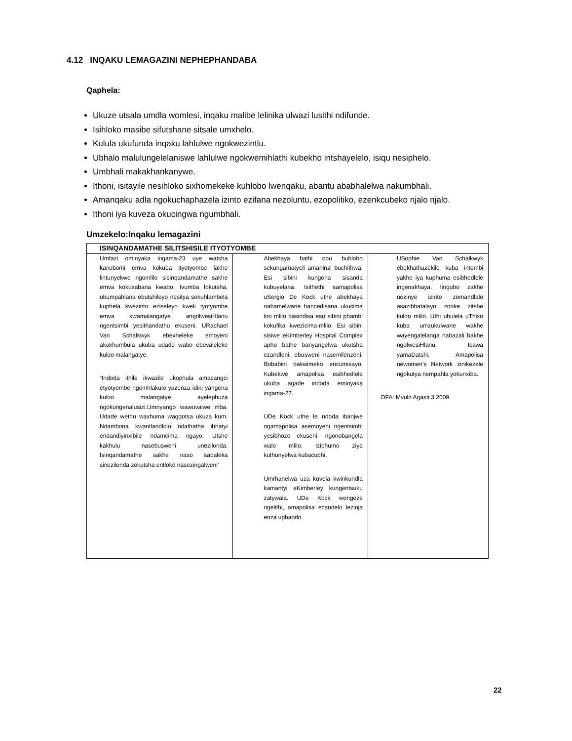4.12 INQAKU LEMAGAZINI NEPHEPHANDABA
Qaphela:
Ukuze utsala umdla womlesi, inqaku malibe lelinika ulwazi lusithi ndifunde.
Isihloko masibe sifutshane sitsale umxhelo.
Kulula ukufunda inqaku lahlulwe ngokwezintlu.
Ubhalo malulungelelaniswe lahlulwe ngokwemihlathi kubekho intshayelelo, isiqu nesiphelo.
Umbhali makakhankanywe.
Ithoni, isitayile nesihloko sixhomekeke kuhlobo lwenqaku, abantu ababhalelwa nakumbhali.
Amanqaku adla ngokuchaphazela izinto ezifana nezoluntu, ezopolitiko, ezenkcubeko njalo njalo.
Ithoni iya kuveza okucingwa ngumbhali.
Umzekelo:Inqaku lemagazini
| ISINQANDAMATHE SILITSHISILE ITYOTYOMBE | | |
| --- | --- | --- |
| Umfazi ominyaka ingama-23 uye watsha kanobomi emva kokuba ityotyombe lakhe lintunyekwe ngomlilo sisinqandamathe sakhe emva kokuxabana kwabo. Ivumba lokutsha, ubumpahlana obutshileyo nesitya sokuhlambela kuphela kwezinto eziseleyo kweli tyotyombe emva kwamalangatye angolwesiHlanu ngentsimbi yesithandathu ekuseni. URachael Van Schalkwyk ebexheleke emoyeni akukhumbula ukuba udade wabo ebevaleleke kuloo malangatye. “Indoda ithile ikwazile ukophula amacangci etyotyombe ngomhlakulo yazenza idini yangena kuloo malangatye ayelephuza ngokungenalusizi.Umnyango wawuvalwe mba. Udade wethu waxhuma wagqotsa ukuza kum. Ndambona kwantlandlolo ndathatha ibhatyi endandiyinxibile ndamcima ngayo. Utshe kakhulu nasebusweni unezilonda. Isinqandamathe sakhe naso sabaleka sinezilonda zokutsha entloko nasezingalweni” | Abekhaya bathi obu buhlobo sekungamatyeli amaninzi buchithwa. Esi sibini kungona sisanda kubuyelana. Isithethi samapolisa uSergio De Kock uthe abekhaya nabamelwane bancedisana ukucima loo mlilo basindisa eso sibini phambi kokufika kwezicima-mlilo. Esi sibini sisiwe eKimberley Hospital Complex apho bathe banyangelwa ukutsha ezandleni, ebusweni nasemilenzeni. Bobabini bakwimeko encumisayo. Kubekwe amapolisa esibhedlele ukuba agade indoda eminyaka ingama-27. UDe Kock uthe le ndoda ibanjwe ngamapolisa asemoyeni ngentsimbi yesibhozo ekuseni. ngonobangela walo mlilo. Iziphumo ziya kuthunyelwa kubacuphi. Umrhanelwa uza kuvela kwinkundla kamantyi eKimberley kungentsuku zatywala. UDe Kock wongeze ngelithi, amapolisa ecandelo lezinja enza uphando | USophie Van Schalkwyk ebekhathazekile kuba intombi yakhe iya kuphuma esibhedlele ingenakhaya. Iingubo zakhe nezinye izinto zomandlalo asazibhatalayo zonke zitshe kuloo mlilo. Uthi ubulela uThixo kuba umzukulwane wakhe wayengalelanga nabazali bakhe ngolwesiHlanu. Icawa yamaDatshi, Amapolisa newomen’s Network zinikezele ngokutya nempahla yokunxiba. DFA: Mvulo Agasti 3 2009 |
22